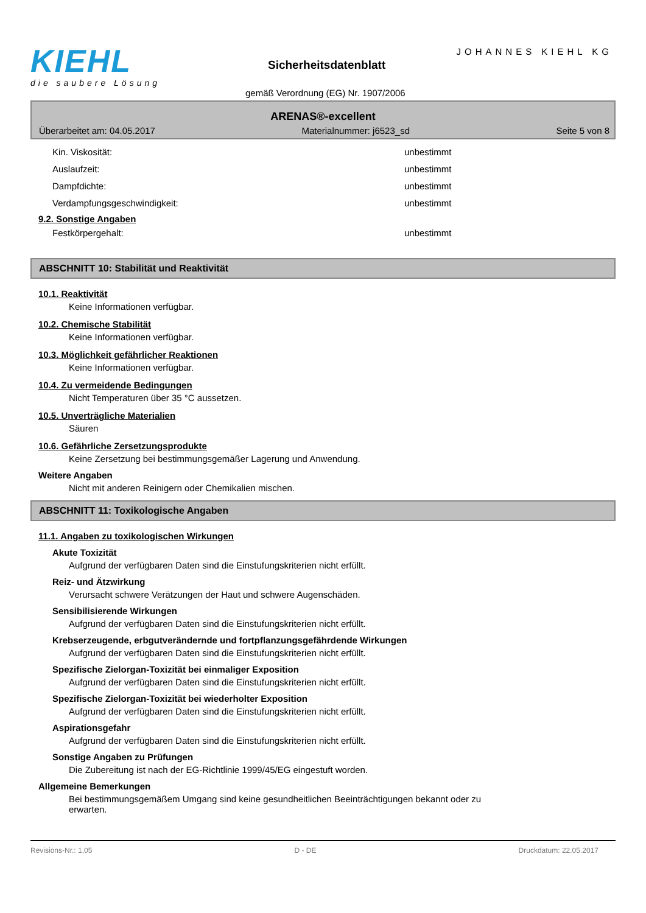KIEHL
die saubere Lösung
JOHANNES KIEHL KG
Sicherheitsdatenblatt
gemäß Verordnung (EG) Nr. 1907/2006
ARENAS®-excellent
Überarbeitet am: 04.05.2017 Materialnummer: j6523_sd Seite 5 von 8
Kin. Viskosität: unbestimmt
Auslaufzeit: unbestimmt
Dampfdichte: unbestimmt
Verdampfungsgeschwindigkeit: unbestimmt
9.2. Sonstige Angaben
Festkörpergehalt: unbestimmt
ABSCHNITT 10: Stabilität und Reaktivität
10.1. Reaktivität
Keine Informationen verfügbar.
10.2. Chemische Stabilität
Keine Informationen verfügbar.
10.3. Möglichkeit gefährlicher Reaktionen
Keine Informationen verfügbar.
10.4. Zu vermeidende Bedingungen
Nicht Temperaturen über 35 °C aussetzen.
10.5. Unverträgliche Materialien
Säuren
10.6. Gefährliche Zersetzungsprodukte
Keine Zersetzung bei bestimmungsgemäßer Lagerung und Anwendung.
Weitere Angaben
Nicht mit anderen Reinigern oder Chemikalien mischen.
ABSCHNITT 11: Toxikologische Angaben
11.1. Angaben zu toxikologischen Wirkungen
Akute Toxizität
Aufgrund der verfügbaren Daten sind die Einstufungskriterien nicht erfüllt.
Reiz- und Ätzwirkung
Verursacht schwere Verätzungen der Haut und schwere Augenschäden.
Sensibilisierende Wirkungen
Aufgrund der verfügbaren Daten sind die Einstufungskriterien nicht erfüllt.
Krebserzeugende, erbgutverändernde und fortpflanzungsgefährdende Wirkungen
Aufgrund der verfügbaren Daten sind die Einstufungskriterien nicht erfüllt.
Spezifische Zielorgan-Toxizität bei einmaliger Exposition
Aufgrund der verfügbaren Daten sind die Einstufungskriterien nicht erfüllt.
Spezifische Zielorgan-Toxizität bei wiederholter Exposition
Aufgrund der verfügbaren Daten sind die Einstufungskriterien nicht erfüllt.
Aspirationsgefahr
Aufgrund der verfügbaren Daten sind die Einstufungskriterien nicht erfüllt.
Sonstige Angaben zu Prüfungen
Die Zubereitung ist nach der EG-Richtlinie 1999/45/EG eingestuft worden.
Allgemeine Bemerkungen
Bei bestimmungsgemäßem Umgang sind keine gesundheitlichen Beeinträchtigungen bekannt oder zu erwarten.
Revisions-Nr.: 1,05 D - DE Druckdatum: 22.05.2017